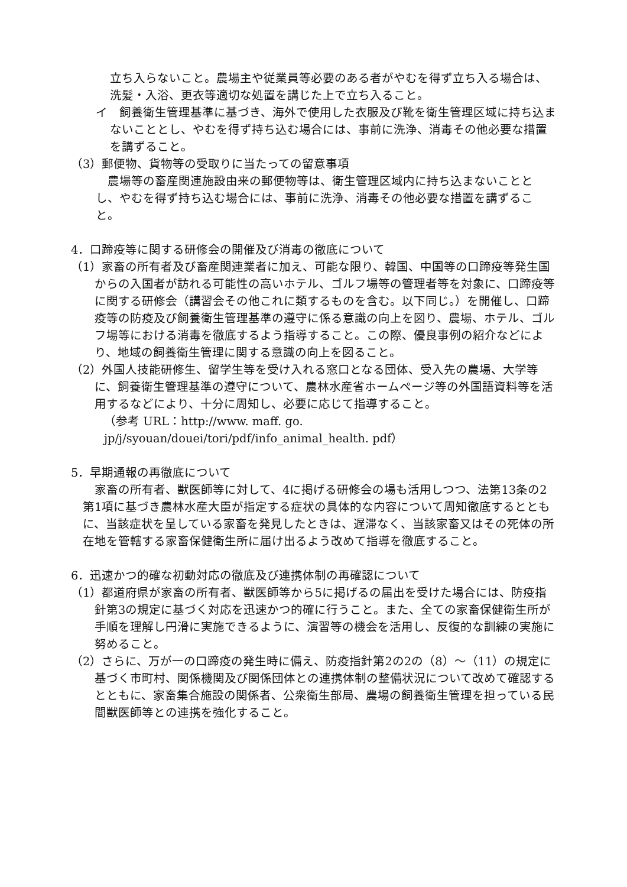立ち入らないこと。農場主や従業員等必要のある者がやむを得ず立ち入る場合は、洗髪・入浴、更衣等適切な処置を講じた上で立ち入ること。
イ　飼養衛生管理基準に基づき、海外で使用した衣服及び靴を衛生管理区域に持ち込まないこととし、やむを得ず持ち込む場合には、事前に洗浄、消毒その他必要な措置を講ずること。
（3）郵便物、貨物等の受取りに当たっての留意事項
農場等の畜産関連施設由来の郵便物等は、衛生管理区域内に持ち込まないこととし、やむを得ず持ち込む場合には、事前に洗浄、消毒その他必要な措置を講ずること。
4．口蹄疫等に関する研修会の開催及び消毒の徹底について
（1）家畜の所有者及び畜産関連業者に加え、可能な限り、韓国、中国等の口蹄疫等発生国からの入国者が訪れる可能性の高いホテル、ゴルフ場等の管理者等を対象に、口蹄疫等に関する研修会（講習会その他これに類するものを含む。以下同じ。）を開催し、口蹄疫等の防疫及び飼養衛生管理基準の遵守に係る意識の向上を図り、農場、ホテル、ゴルフ場等における消毒を徹底するよう指導すること。この際、優良事例の紹介などにより、地域の飼養衛生管理に関する意識の向上を図ること。
（2）外国人技能研修生、留学生等を受け入れる窓口となる団体、受入先の農場、大学等に、飼養衛生管理基準の遵守について、農林水産省ホームページ等の外国語資料等を活用するなどにより、十分に周知し、必要に応じて指導すること。
（参考 URL：http://www. maff. go. jp/j/syouan/douei/tori/pdf/info_animal_health. pdf）
5．早期通報の再徹底について
家畜の所有者、獣医師等に対して、4に掲げる研修会の場も活用しつつ、法第13条の2第1項に基づき農林水産大臣が指定する症状の具体的な内容について周知徹底するとともに、当該症状を呈している家畜を発見したときは、遅滞なく、当該家畜又はその死体の所在地を管轄する家畜保健衛生所に届け出るよう改めて指導を徹底すること。
6．迅速かつ的確な初動対応の徹底及び連携体制の再確認について
（1）都道府県が家畜の所有者、獣医師等から5に掲げるの届出を受けた場合には、防疫指針第3の規定に基づく対応を迅速かつ的確に行うこと。また、全ての家畜保健衛生所が手順を理解し円滑に実施できるように、演習等の機会を活用し、反復的な訓練の実施に努めること。
（2）さらに、万が一の口蹄疫の発生時に備え、防疫指針第2の2の（8）～（11）の規定に基づく市町村、関係機関及び関係団体との連携体制の整備状況について改めて確認するとともに、家畜集合施設の関係者、公衆衛生部局、農場の飼養衛生管理を担っている民間獣医師等との連携を強化すること。